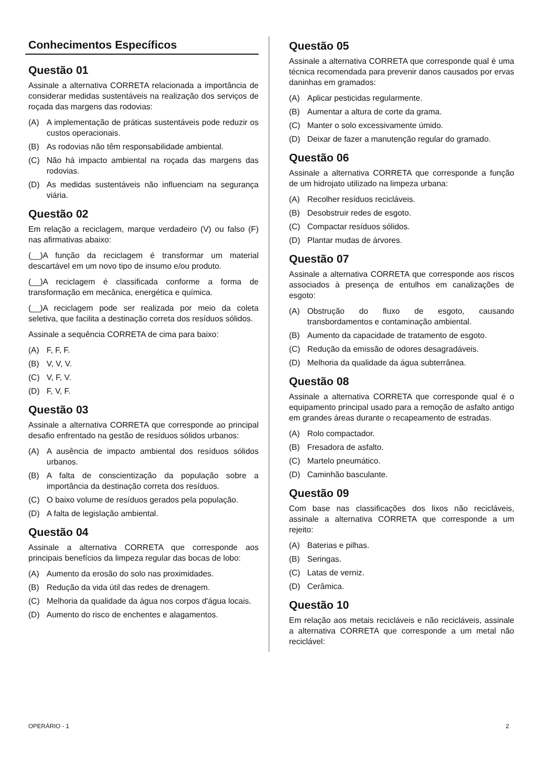Conhecimentos Específicos
Questão 01
Assinale a alternativa CORRETA relacionada a importância de considerar medidas sustentáveis na realização dos serviços de roçada das margens das rodovias:
(A) A implementação de práticas sustentáveis pode reduzir os custos operacionais.
(B) As rodovias não têm responsabilidade ambiental.
(C) Não há impacto ambiental na roçada das margens das rodovias.
(D) As medidas sustentáveis não influenciam na segurança viária.
Questão 02
Em relação a reciclagem, marque verdadeiro (V) ou falso (F) nas afirmativas abaixo:
(__)A função da reciclagem é transformar um material descartável em um novo tipo de insumo e/ou produto.
(__)A reciclagem é classificada conforme a forma de transformação em mecânica, energética e química.
(__)A reciclagem pode ser realizada por meio da coleta seletiva, que facilita a destinação correta dos resíduos sólidos.
Assinale a sequência CORRETA de cima para baixo:
(A) F, F, F.
(B) V, V, V.
(C) V, F, V.
(D) F, V, F.
Questão 03
Assinale a alternativa CORRETA que corresponde ao principal desafio enfrentado na gestão de resíduos sólidos urbanos:
(A) A ausência de impacto ambiental dos resíduos sólidos urbanos.
(B) A falta de conscientização da população sobre a importância da destinação correta dos resíduos.
(C) O baixo volume de resíduos gerados pela população.
(D) A falta de legislação ambiental.
Questão 04
Assinale a alternativa CORRETA que corresponde aos principais benefícios da limpeza regular das bocas de lobo:
(A) Aumento da erosão do solo nas proximidades.
(B) Redução da vida útil das redes de drenagem.
(C) Melhoria da qualidade da água nos corpos d'água locais.
(D) Aumento do risco de enchentes e alagamentos.
Questão 05
Assinale a alternativa CORRETA que corresponde qual é uma técnica recomendada para prevenir danos causados por ervas daninhas em gramados:
(A) Aplicar pesticidas regularmente.
(B) Aumentar a altura de corte da grama.
(C) Manter o solo excessivamente úmido.
(D) Deixar de fazer a manutenção regular do gramado.
Questão 06
Assinale a alternativa CORRETA que corresponde a função de um hidrojato utilizado na limpeza urbana:
(A) Recolher resíduos recicláveis.
(B) Desobstruir redes de esgoto.
(C) Compactar resíduos sólidos.
(D) Plantar mudas de árvores.
Questão 07
Assinale a alternativa CORRETA que corresponde aos riscos associados à presença de entulhos em canalizações de esgoto:
(A) Obstrução do fluxo de esgoto, causando transbordamentos e contaminação ambiental.
(B) Aumento da capacidade de tratamento de esgoto.
(C) Redução da emissão de odores desagradáveis.
(D) Melhoria da qualidade da água subterrânea.
Questão 08
Assinale a alternativa CORRETA que corresponde qual é o equipamento principal usado para a remoção de asfalto antigo em grandes áreas durante o recapeamento de estradas.
(A) Rolo compactador.
(B) Fresadora de asfalto.
(C) Martelo pneumático.
(D) Caminhão basculante.
Questão 09
Com base nas classificações dos lixos não recicláveis, assinale a alternativa CORRETA que corresponde a um rejeito:
(A) Baterias e pilhas.
(B) Seringas.
(C) Latas de verniz.
(D) Cerâmica.
Questão 10
Em relação aos metais recicláveis e não recicláveis, assinale a alternativa CORRETA que corresponde a um metal não reciclável:
OPERÁRIO - 1 2